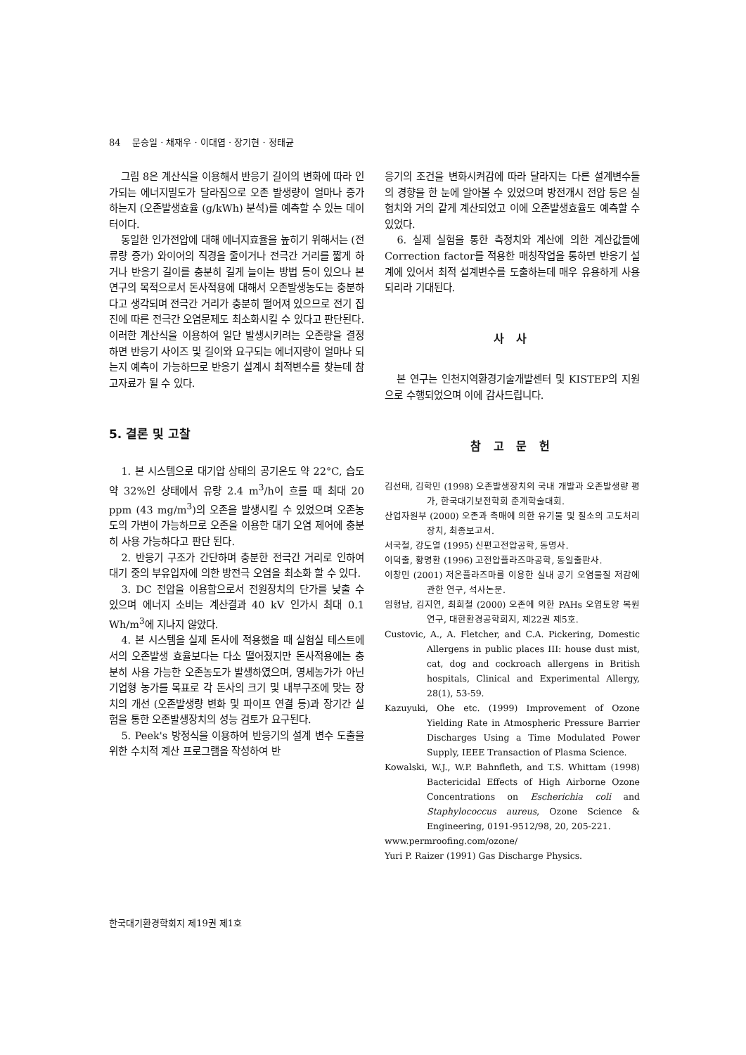84 문승일 · 채재우 · 이대엽 · 장기현 · 정태균
그림 8은 계산식을 이용해서 반응기 길이의 변화에 따라 인가되는 에너지밀도가 달라짐으로 오존 발생량이 얼마나 증가하는지 (오존발생효율 (g/kWh) 분석)를 예측할 수 있는 데이터이다.
동일한 인가전압에 대해 에너지효율을 높히기 위해서는 (전류량 증가) 와이어의 직경을 줄이거나 전극간 거리를 짧게 하거나 반응기 길이를 충분히 길게 늘이는 방법 등이 있으나 본 연구의 목적으로서 돈사적용에 대해서 오존발생농도는 충분하다고 생각되며 전극간 거리가 충분히 떨어져 있으므로 전기 집진에 따른 전극간 오염문제도 최소화시킬 수 있다고 판단된다. 이러한 계산식을 이용하여 일단 발생시키려는 오존량을 결정하면 반응기 사이즈 및 길이와 요구되는 에너지량이 얼마나 되는지 예측이 가능하므로 반응기 설계시 최적변수를 찾는데 참고자료가 될 수 있다.
5. 결론 및 고찰
1. 본 시스템으로 대기압 상태의 공기온도 약 22°C, 습도 약 32%인 상태에서 유량 2.4 m<sup>3</sup>/h이 흐를 때 최대 20 ppm (43 mg/m<sup>3</sup>)의 오존을 발생시킬 수 있었으며 오존농도의 가변이 가능하므로 오존을 이용한 대기 오염 제어에 충분히 사용 가능하다고 판단 된다.
2. 반응기 구조가 간단하며 충분한 전극간 거리로 인하여 대기 중의 부유입자에 의한 방전극 오염을 최소화 할 수 있다.
3. DC 전압을 이용함으로서 전원장치의 단가를 낮출 수 있으며 에너지 소비는 계산결과 40 kV 인가시 최대 0.1 Wh/m<sup>3</sup>에 지나지 않았다.
4. 본 시스템을 실제 돈사에 적용했을 때 실험실 테스트에서의 오존발생 효율보다는 다소 떨어졌지만 돈사적용에는 충분히 사용 가능한 오존농도가 발생하였으며, 영세농가가 아닌 기업형 농가를 목표로 각 돈사의 크기 및 내부구조에 맞는 장치의 개선 (오존발생량 변화 및 파이프 연결 등)과 장기간 실험을 통한 오존발생장치의 성능 검토가 요구된다.
5. Peek's 방정식을 이용하여 반응기의 설계 변수 도출을 위한 수치적 계산 프로그램을 작성하여 반
응기의 조건을 변화시켜감에 따라 달라지는 다른 설계변수들의 경향을 한 눈에 알아볼 수 있었으며 방전개시 전압 등은 실험치와 거의 같게 계산되었고 이에 오존발생효율도 예측할 수 있었다.
6. 실제 실험을 통한 측정치와 계산에 의한 계산값들에 Correction factor를 적용한 매칭작업을 통하면 반응기 설계에 있어서 최적 설계변수를 도출하는데 매우 유용하게 사용되리라 기대된다.
사 사
본 연구는 인천지역환경기술개발센터 및 KISTEP의 지원으로 수행되었으며 이에 감사드립니다.
참 고 문 헌
김선태, 김학민 (1998) 오존발생장치의 국내 개발과 오존발생량 평가, 한국대기보전학회 춘계학술대회.
산업자원부 (2000) 오존과 촉매에 의한 유기물 및 질소의 고도처리장치, 최종보고서.
서국철, 강도열 (1995) 신편고전압공학, 동명사.
이덕출, 황명환 (1996) 고전압플라즈마공학, 동일출판사.
이창민 (2001) 저온플라즈마를 이용한 실내 공기 오염물질 저감에 관한 연구, 석사논문.
임형남, 김지연, 최희철 (2000) 오존에 의한 PAHs 오염토양 복원 연구, 대한환경공학회지, 제22권 제5호.
Custovic, A., A. Fletcher, and C.A. Pickering, Domestic Allergens in public places III: house dust mist, cat, dog and cockroach allergens in British hospitals, Clinical and Experimental Allergy, 28(1), 53-59.
Kazuyuki, Ohe etc. (1999) Improvement of Ozone Yielding Rate in Atmospheric Pressure Barrier Discharges Using a Time Modulated Power Supply, IEEE Transaction of Plasma Science.
Kowalski, W.J., W.P. Bahnfleth, and T.S. Whittam (1998) Bactericidal Effects of High Airborne Ozone Concentrations on Escherichia coli and Staphylococcus aureus, Ozone Science & Engineering, 0191-9512/98, 20, 205-221.
www.permroofing.com/ozone/
Yuri P. Raizer (1991) Gas Discharge Physics.
한국대기환경학회지 제19권 제1호